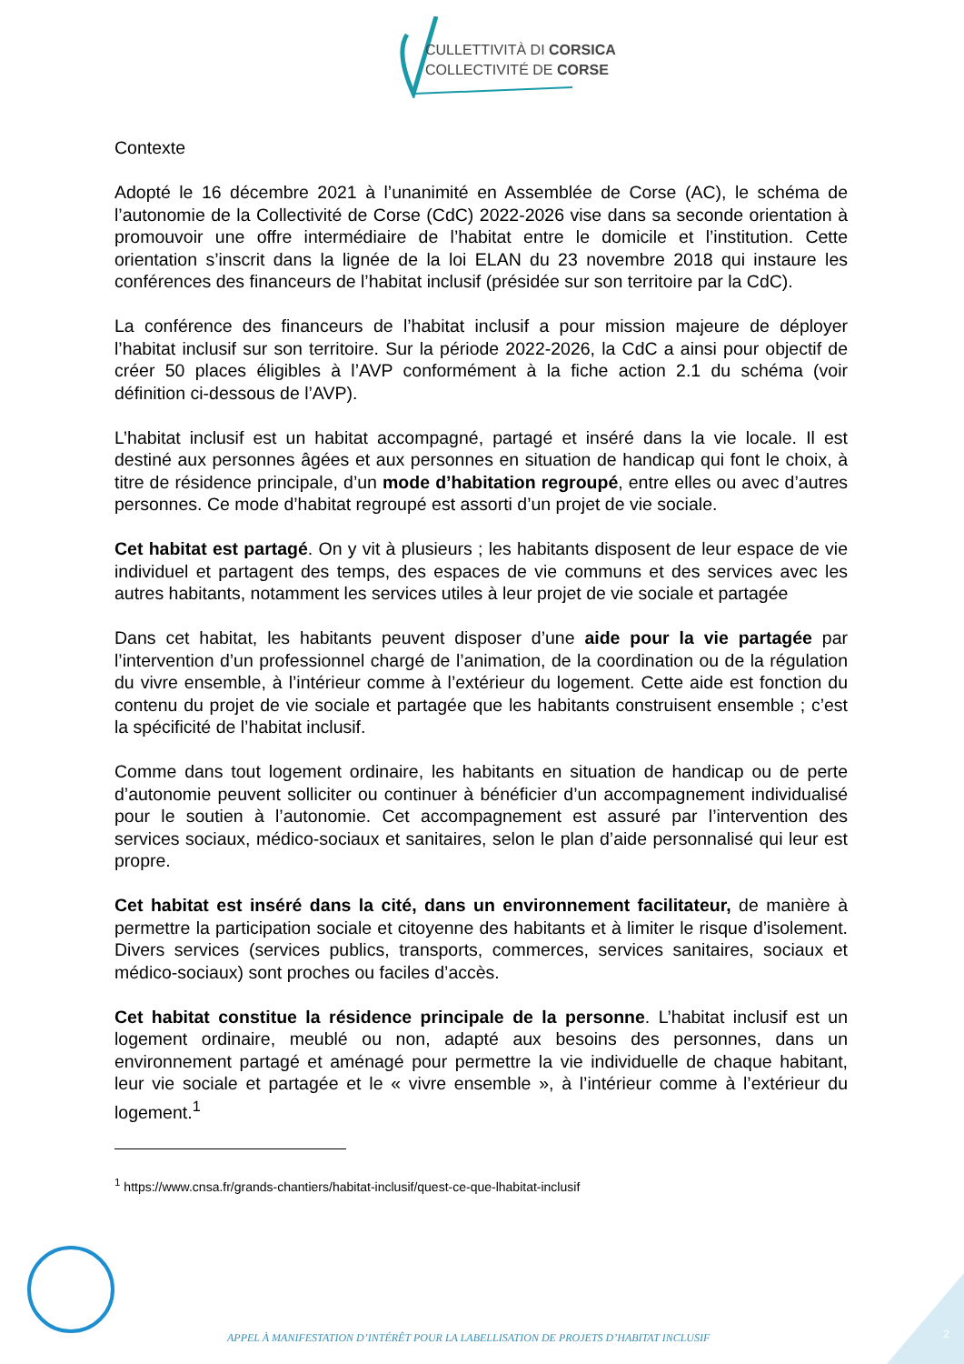CULLETTIVITÀ DI CORSICA
COLLECTIVITÉ DE CORSE
Contexte
Adopté le 16 décembre 2021 à l’unanimité en Assemblée de Corse (AC), le schéma de l’autonomie de la Collectivité de Corse (CdC) 2022-2026 vise dans sa seconde orientation à promouvoir une offre intermédiaire de l’habitat entre le domicile et l’institution. Cette orientation s’inscrit dans la lignée de la loi ELAN du 23 novembre 2018 qui instaure les conférences des financeurs de l’habitat inclusif (présidée sur son territoire par la CdC).
La conférence des financeurs de l’habitat inclusif a pour mission majeure de déployer l’habitat inclusif sur son territoire. Sur la période 2022-2026, la CdC a ainsi pour objectif de créer 50 places éligibles à l’AVP conformément à la fiche action 2.1 du schéma (voir définition ci-dessous de l’AVP).
L’habitat inclusif est un habitat accompagné, partagé et inséré dans la vie locale. Il est destiné aux personnes âgées et aux personnes en situation de handicap qui font le choix, à titre de résidence principale, d’un mode d’habitation regroupé, entre elles ou avec d’autres personnes. Ce mode d’habitat regroupé est assorti d’un projet de vie sociale.
Cet habitat est partagé. On y vit à plusieurs ; les habitants disposent de leur espace de vie individuel et partagent des temps, des espaces de vie communs et des services avec les autres habitants, notamment les services utiles à leur projet de vie sociale et partagée
Dans cet habitat, les habitants peuvent disposer d’une aide pour la vie partagée par l’intervention d’un professionnel chargé de l’animation, de la coordination ou de la régulation du vivre ensemble, à l’intérieur comme à l’extérieur du logement. Cette aide est fonction du contenu du projet de vie sociale et partagée que les habitants construisent ensemble ; c’est la spécificité de l’habitat inclusif.
Comme dans tout logement ordinaire, les habitants en situation de handicap ou de perte d’autonomie peuvent solliciter ou continuer à bénéficier d’un accompagnement individualisé pour le soutien à l’autonomie. Cet accompagnement est assuré par l’intervention des services sociaux, médico-sociaux et sanitaires, selon le plan d’aide personnalisé qui leur est propre.
Cet habitat est inséré dans la cité, dans un environnement facilitateur, de manière à permettre la participation sociale et citoyenne des habitants et à limiter le risque d’isolement. Divers services (services publics, transports, commerces, services sanitaires, sociaux et médico-sociaux) sont proches ou faciles d’accès.
Cet habitat constitue la résidence principale de la personne. L’habitat inclusif est un logement ordinaire, meublé ou non, adapté aux besoins des personnes, dans un environnement partagé et aménagé pour permettre la vie individuelle de chaque habitant, leur vie sociale et partagée et le « vivre ensemble », à l’intérieur comme à l’extérieur du logement.<sup>1</sup>
<sup>1</sup> https://www.cnsa.fr/grands-chantiers/habitat-inclusif/quest-ce-que-lhabitat-inclusif
APPEL À MANIFESTATION D’INTÉRÊT POUR LA LABELLISATION DE PROJETS D’HABITAT INCLUSIF
2